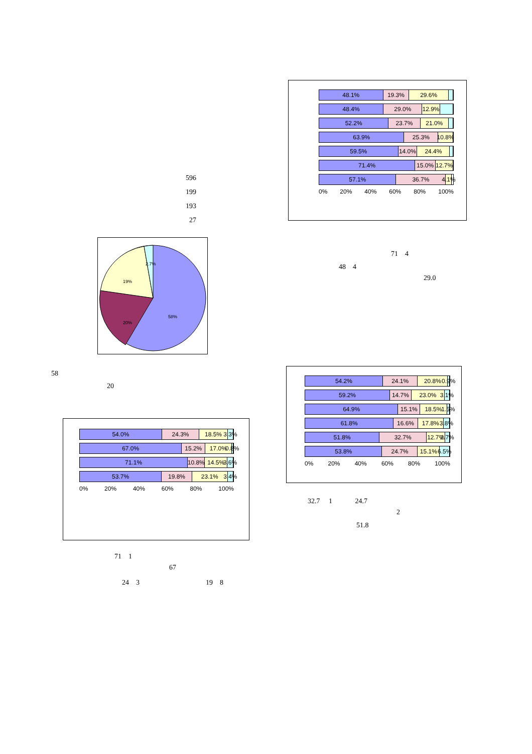596
199
193
27
2.7%
19%
58%
20%
58
20
54.0% 24.3% 18.5% 3.3%
67.0% 15.2% 17.0% 0.8%
71.1% 10.8% 14.5% 3.6%
53.7% 19.8% 23.1% 3.4%
0% 20% 40% 60% 80% 100%
71　1
67
24　3 19　8
48.1% 19.3% 29.6%
48.4% 29.0% 12.9%
52.2% 23.7% 21.0%
63.9% 25.3% 10.8%
59.5% 14.0% 24.4%
71.4% 15.0% 12.7%
57.1% 36.7% 4.1%
0% 20% 40% 60% 80% 100%
71　4
48　4
29.0
54.2% 24.1% 20.8% 0.9%
59.2% 14.7% 23.0% 3.1%
64.9% 15.1% 18.5% 1.5%
61.8% 16.6% 17.8% 3.8%
51.8% 32.7% 12.7% 2.7%
53.8% 24.7% 15.1% 6.5%
0% 20% 40% 60% 80% 100%
32.7　 1　　　 24.7
2
51.8